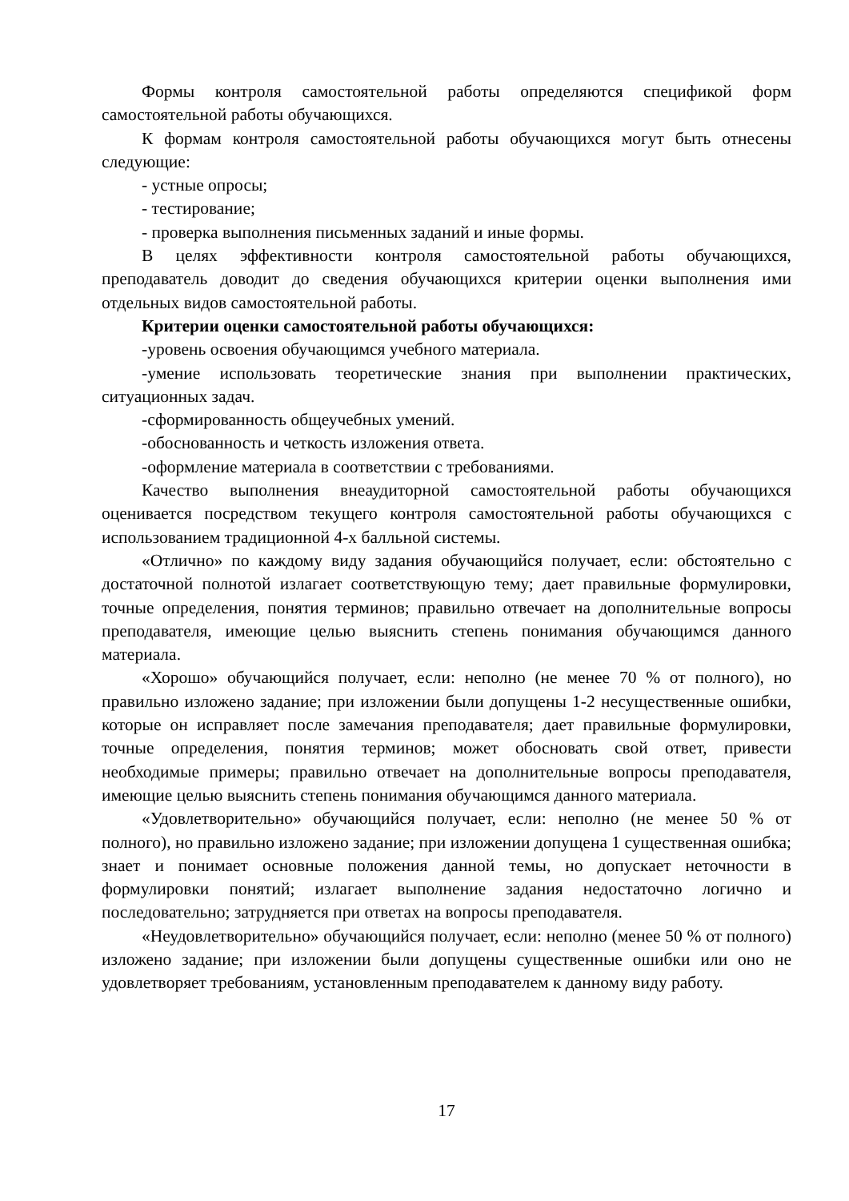Формы контроля самостоятельной работы определяются спецификой форм самостоятельной работы обучающихся.
К формам контроля самостоятельной работы обучающихся могут быть отнесены следующие:
- устные опросы;
- тестирование;
- проверка выполнения письменных заданий и иные формы.
В целях эффективности контроля самостоятельной работы обучающихся, преподаватель доводит до сведения обучающихся критерии оценки выполнения ими отдельных видов самостоятельной работы.
Критерии оценки самостоятельной работы обучающихся:
-уровень освоения обучающимся учебного материала.
-умение использовать теоретические знания при выполнении практических, ситуационных задач.
-сформированность общеучебных умений.
-обоснованность и четкость изложения ответа.
-оформление материала в соответствии с требованиями.
Качество выполнения внеаудиторной самостоятельной работы обучающихся оценивается посредством текущего контроля самостоятельной работы обучающихся с использованием традиционной 4-х балльной системы.
«Отлично» по каждому виду задания обучающийся получает, если: обстоятельно с достаточной полнотой излагает соответствующую тему; дает правильные формулировки, точные определения, понятия терминов; правильно отвечает на дополнительные вопросы преподавателя, имеющие целью выяснить степень понимания обучающимся данного материала.
«Хорошо» обучающийся получает, если: неполно (не менее 70 % от полного), но правильно изложено задание; при изложении были допущены 1-2 несущественные ошибки, которые он исправляет после замечания преподавателя; дает правильные формулировки, точные определения, понятия терминов; может обосновать свой ответ, привести необходимые примеры; правильно отвечает на дополнительные вопросы преподавателя, имеющие целью выяснить степень понимания обучающимся данного материала.
«Удовлетворительно» обучающийся получает, если: неполно (не менее 50 % от полного), но правильно изложено задание; при изложении допущена 1 существенная ошибка; знает и понимает основные положения данной темы, но допускает неточности в формулировки понятий; излагает выполнение задания недостаточно логично и последовательно; затрудняется при ответах на вопросы преподавателя.
«Неудовлетворительно» обучающийся получает, если: неполно (менее 50 % от полного) изложено задание; при изложении были допущены существенные ошибки или оно не удовлетворяет требованиям, установленным преподавателем к данному виду работу.
17